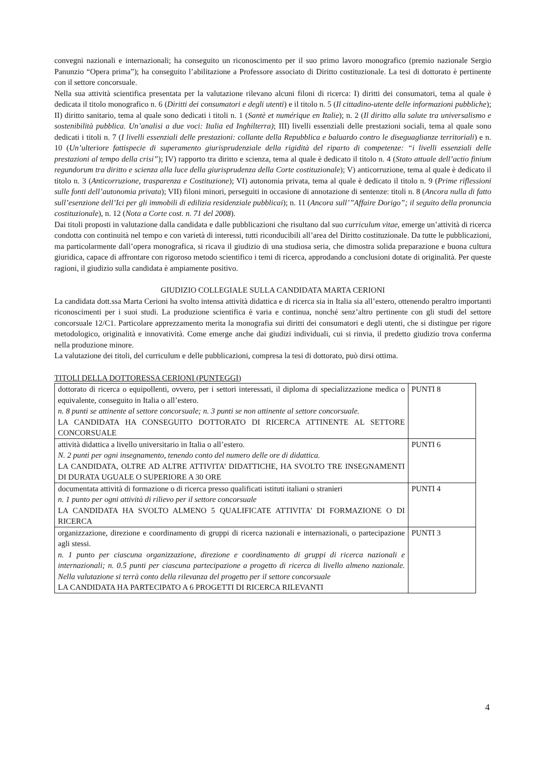convegni nazionali e internazionali; ha conseguito un riconoscimento per il suo primo lavoro monografico (premio nazionale Sergio Panunzio “Opera prima”); ha conseguito l’abilitazione a Professore associato di Diritto costituzionale. La tesi di dottorato è pertinente con il settore concorsuale.
Nella sua attività scientifica presentata per la valutazione rilevano alcuni filoni di ricerca: I) diritti dei consumatori, tema al quale è dedicata il titolo monografico n. 6 (Diritti dei consumatori e degli utenti) e il titolo n. 5 (Il cittadino-utente delle informazioni pubbliche); II) diritto sanitario, tema al quale sono dedicati i titoli n. 1 (Santè et numérique en Italie); n. 2 (Il diritto alla salute tra universalismo e sostenibilità pubblica. Un’analisi a due voci: Italia ed Inghilterra); III) livelli essenziali delle prestazioni sociali, tema al quale sono dedicati i titoli n. 7 (I livelli essenziali delle prestazioni: collante della Repubblica e baluardo contro le diseguaglianze territoriali) e n. 10 (Un’ulteriore fattispecie di superamento giurisprudenziale della rigidità del riparto di competenze: “i livelli essenziali delle prestazioni al tempo della crisi”); IV) rapporto tra diritto e scienza, tema al quale è dedicato il titolo n. 4 (Stato attuale dell’actio finium regundorum tra diritto e scienza alla luce della giurisprudenza della Corte costituzionale); V) anticorruzione, tema al quale è dedicato il titolo n. 3 (Anticorruzione, trasparenza e Costituzione); VI) autonomia privata, tema al quale è dedicato il titolo n. 9 (Prime riflessioni sulle fonti dell’autonomia privata); VII) filoni minori, perseguiti in occasione di annotazione di sentenze: titoli n. 8 (Ancora nulla di fatto sull’esenzione dell’Ici per gli immobili di edilizia residenziale pubblicai); n. 11 (Ancora sull’”Affaire Dorigo”; il seguito della pronuncia costituzionale), n. 12 (Nota a Corte cost. n. 71 del 2008).
Dai titoli proposti in valutazione dalla candidata e dalle pubblicazioni che risultano dal suo curriculum vitae, emerge un’attività di ricerca condotta con continuità nel tempo e con varietà di interessi, tutti riconducibili all’area del Diritto costituzionale. Da tutte le pubblicazioni, ma particolarmente dall’opera monografica, si ricava il giudizio di una studiosa seria, che dimostra solida preparazione e buona cultura giuridica, capace di affrontare con rigoroso metodo scientifico i temi di ricerca, approdando a conclusioni dotate di originalità. Per queste ragioni, il giudizio sulla candidata è ampiamente positivo.
GIUDIZIO COLLEGIALE SULLA CANDIDATA MARTA CERIONI
La candidata dott.ssa Marta Cerioni ha svolto intensa attività didattica e di ricerca sia in Italia sia all’estero, ottenendo peraltro importanti riconoscimenti per i suoi studi. La produzione scientifica è varia e continua, nonché senz’altro pertinente con gli studi del settore concorsuale 12/C1. Particolare apprezzamento merita la monografia sui diritti dei consumatori e degli utenti, che si distingue per rigore metodologico, originalità e innovatività. Come emerge anche dai giudizi individuali, cui si rinvia, il predetto giudizio trova conferma nella produzione minore.
La valutazione dei titoli, del curriculum e delle pubblicazioni, compresa la tesi di dottorato, può dirsi ottima.
TITOLI DELLA DOTTORESSA CERIONI (PUNTEGGI)
| dottorato di ricerca o equipollenti, ovvero, per i settori interessati, il diploma di specializzazione medica o equivalente, conseguito in Italia o all’estero. n. 8 punti se attinente al settore concorsuale; n. 3 punti se non attinente al settore concorsuale. LA CANDIDATA HA CONSEGUITO DOTTORATO DI RICERCA ATTINENTE AL SETTORE CONCORSUALE | PUNTI 8 |
| attività didattica a livello universitario in Italia o all’estero. N. 2 punti per ogni insegnamento, tenendo conto del numero delle ore di didattica. LA CANDIDATA, OLTRE AD ALTRE ATTIVITA’ DIDATTICHE, HA SVOLTO TRE INSEGNAMENTI DI DURATA UGUALE O SUPERIORE A 30 ORE | PUNTI 6 |
| documentata attività di formazione o di ricerca presso qualificati istituti italiani o stranieri n. 1 punto per ogni attività di rilievo per il settore concorsuale LA CANDIDATA HA SVOLTO ALMENO 5 QUALIFICATE ATTIVITA’ DI FORMAZIONE O DI RICERCA | PUNTI 4 |
| organizzazione, direzione e coordinamento di gruppi di ricerca nazionali e internazionali, o partecipazione agli stessi. n. 1 punto per ciascuna organizzazione, direzione e coordinamento di gruppi di ricerca nazionali e internazionali; n. 0.5 punti per ciascuna partecipazione a progetto di ricerca di livello almeno nazionale. Nella valutazione si terrà conto della rilevanza del progetto per il settore concorsuale LA CANDIDATA HA PARTECIPATO A 6 PROGETTI DI RICERCA RILEVANTI | PUNTI 3 |
4